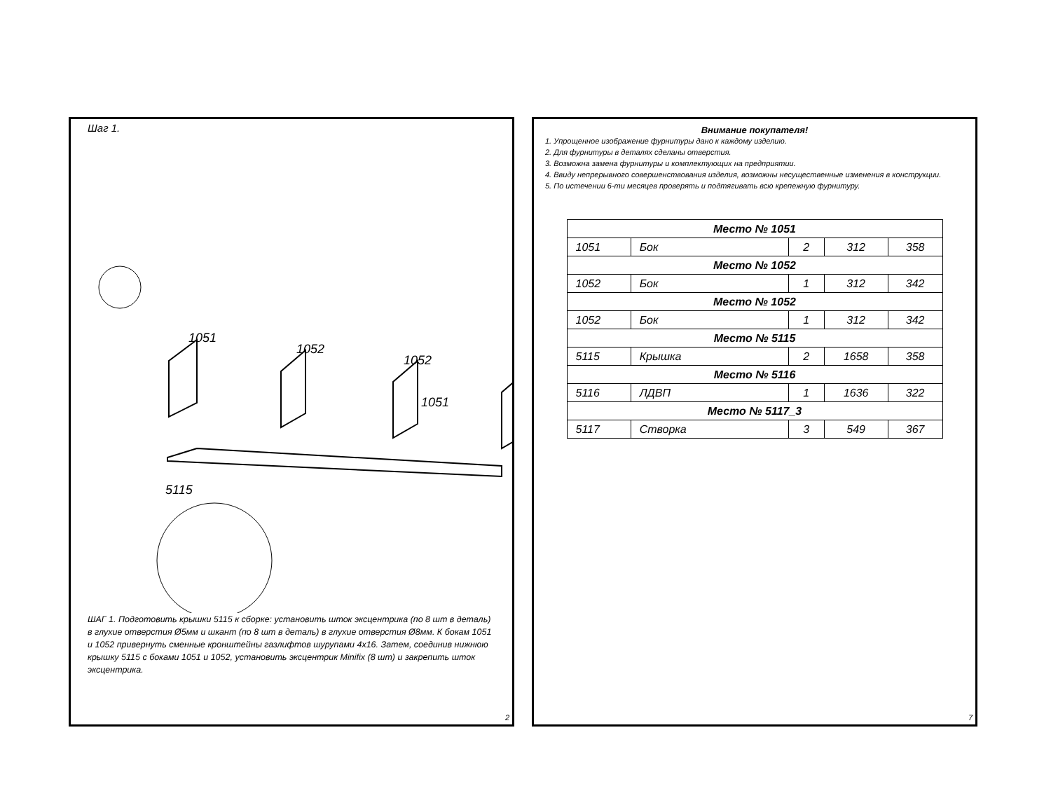Шаг 1.
1051
1052
1052
1051
5115
ШАГ 1. Подготовить крышки 5115 к сборке: установить шток эксцентрика (по 8 шт в деталь) в глухие отверстия Ø5мм и шкант (по 8 шт в деталь) в глухие отверстия Ø8мм. К бокам 1051 и 1052 привернуть сменные кронштейны газлифтов шурупами 4x16. Затем, соединив нижнюю крышку 5115 с боками 1051 и 1052, установить эксцентрик Minifix (8 шт) и закрепить шток эксцентрика.
2
Внимание покупателя!
1. Упрощенное изображение фурнитуры дано к каждому изделию.
2. Для фурнитуры в деталях сделаны отверстия.
3. Возможна замена фурнитуры и комплектующих на предприятии.
4. Ввиду непрерывного совершенствования изделия, возможны несущественные изменения в конструкции.
5. По истечении 6-ти месяцев проверять и подтягивать всю крепежную фурнитуру.
| Место № 1051 | | | | |
| 1051 | Бок | 2 | 312 | 358 |
| Место № 1052 | | | | |
| 1052 | Бок | 1 | 312 | 342 |
| Место № 1052 | | | | |
| 1052 | Бок | 1 | 312 | 342 |
| Место № 5115 | | | | |
| 5115 | Крышка | 2 | 1658 | 358 |
| Место № 5116 | | | | |
| 5116 | ЛДВП | 1 | 1636 | 322 |
| Место № 5117_3 | | | | |
| 5117 | Створка | 3 | 549 | 367 |
7